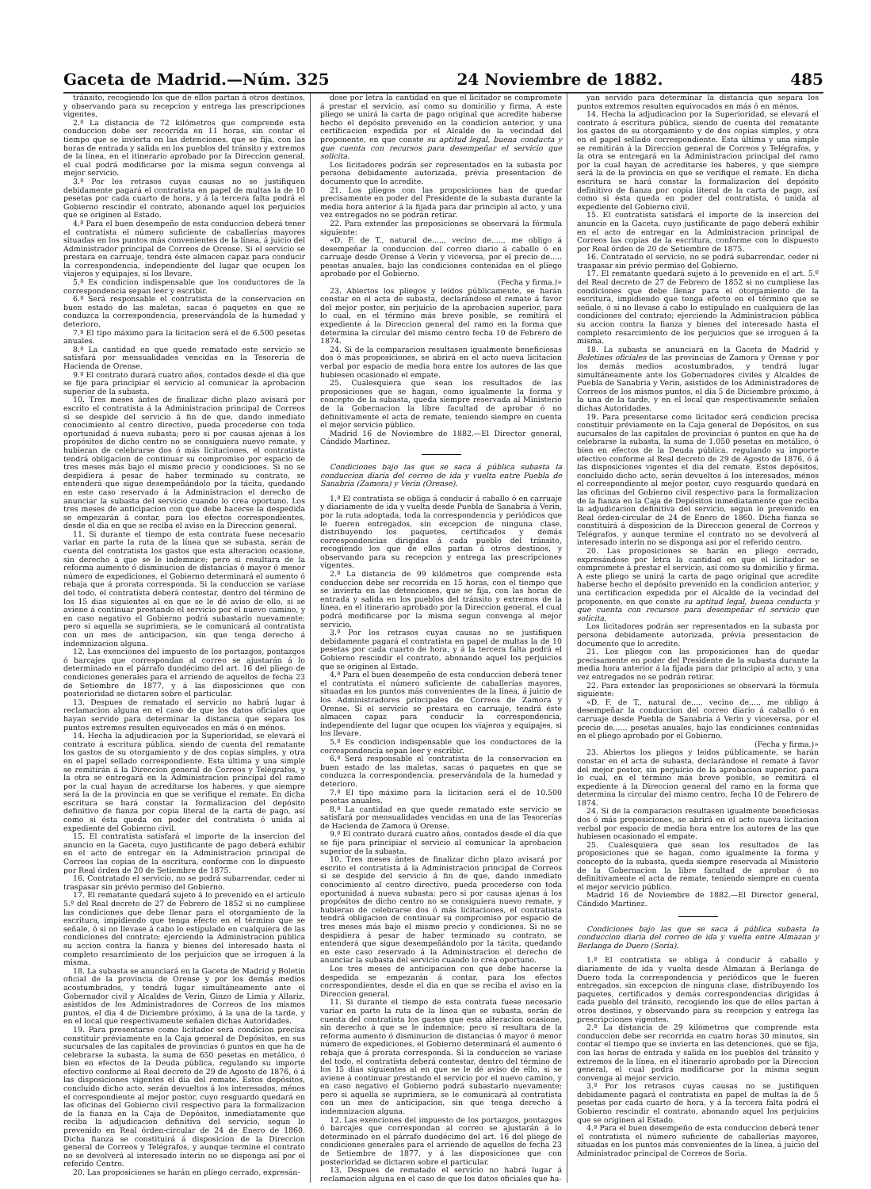Gaceta de Madrid.—Núm. 325 24 Noviembre de 1882. 485
tránsito, recogiendo los que de ellos partan á otros destinos, y observando para su recepcion y entrega las prescripciones vigentes.
2.ª La distancia de 72 kilómetros que comprende esta conduccion debe ser recorrida en 11 horas, sin contar el tiempo que se invierta en las detenciones, que se fija, con las horas de entrada y salida en los pueblos del tránsito y extremos de la línea, en el itinerario aprobado por la Direccion general, el cual podrá modificarse por la misma segun convenga al mejor servicio.
3.ª Por los retrasos cuyas causas no se justifiquen debidamente pagará el contratista en papel de multas la de 10 pesetas por cada cuarto de hora, y á la tercera falta podrá el Gobierno rescindir el contrato, abonando aquel los perjuicios que se originen al Estado.
4.ª Para el buen desempeño de esta conduccion deberá tener el contratista el número suficiente de caballerías mayores situadas en los puntos más convenientes de la línea, á juicio del Administrador principal de Correos de Orense. Si el servicio se prestara en carruaje, tendrá éste almacen capaz para conducir la correspondencia, independiente del lugar que ocupen los viajeros y equipajes, si los llevare.
5.ª Es condicion indispensable que los conductores de la correspondencia sepan leer y escribir.
6.ª Será responsable el contratista de la conservacion en buen estado de las maletas, sacas ó paquetes en que se conduzca la correspondencia, preservándola de la humedad y deterioro.
7.ª El tipo máximo para la licitacion será el de 6.500 pesetas anuales.
8.ª La cantidad en que quede rematado este servicio se satisfará por mensualidades vencidas en la Tesorería de Hacienda de Orense.
9.ª El contrato durará cuatro años, contados desde el dia que se fije para principiar el servicio al comunicar la aprobacion superior de la subasta.
10. Tres meses ántes de finalizar dicho plazo avisará por escrito el contratista á la Administracion principal de Correos si se despide del servicio á fin de que, dando inmediato conocimiento al centro directivo, pueda procederse con toda oportunidad á nueva subasta; pero si por causas ajenas á los propósitos de dicho centro no se consiguiera nuevo remate, y hubieran de celebrarse dos ó más licitaciones, el contratista tendrá obligacion de continuar su compromiso por espacio de tres meses más bajo el mismo precio y condiciones. Si no se despidiera á pesar de haber terminado su contrato, se entenderá que sigue desempeñándolo por la tácita, quedando en este caso reservado á la Administracion el derecho de anunciar la subasta del servicio cuando lo crea oportuno. Los tres meses de anticipacion con que debe hacerse la despedida se empezarán á contar, para los efectos correspondientes, desde el dia en que se reciba el aviso en la Direccion general.
11. Si durante el tiempo de esta contrata fuese necesario variar en parte la ruta de la línea que se subasta, serán de cuenta del contratista los gastos que esta alteracion ocasione, sin derecho á que se le indemnice; pero si resultara de la reforma aumento ó disminucion de distancias ó mayor ó menor número de expediciones, el Gobierno determinará el aumento ó rebaja que á prorata corresponda. Si la conduccion se variase del todo, el contratista deberá contestar, dentro del término de los 15 dias siguientes al en que se le dé aviso de ello, si se aviene á continuar prestando el servicio por el nuevo camino, y en caso negativo el Gobierno podrá subastarlo nuevamente; pero si aquella se suprimiera, se le comunicará al contratista con un mes de anticipacion, sin que tenga derecho á indemnizacion alguna.
12. Las exenciones del impuesto de los portazgos, pontazgos ó barcajes que correspondan al correo se ajustarán á lo determinado en el párrafo duodécimo del art. 16 del pliego de condiciones generales para el arriendo de aquellos de fecha 23 de Setiembre de 1877, y á las disposiciones que con posterioridad se dictaren sobre el particular.
13. Despues de rematado el servicio no habrá lugar á reclamacion alguna en el caso de que los datos oficiales que hayan servido para determinar la distancia que separa los puntos extremos resulten equivocados en más ó en ménos.
14. Hecha la adjudicacion por la Superioridad, se elevará el contrato á escritura pública, siendo de cuenta del rematante los gastos de su otorgamiento y de dos copias simples, y otra en el papel sellado correspondiente. Esta última y una simple se remitirán á la Direccion general de Correos y Telégrafos, y la otra se entregará en la Administracion principal del ramo por la cual hayan de acreditarse los haberes, y que siempre será la de la provincia en que se verifique el remate. En dicha escritura se hará constar la formalizacion del depósito definitivo de fianza por copia literal de la carta de pago, así como si ésta queda en poder del contratista ó unida al expediente del Gobierno civil.
15. El contratista satisfará el importe de la insercion del anuncio en la Gaceta, cuyo justificante de pago deberá exhibir en el acto de entregar en la Administracion principal de Correos las copias de la escritura, conforme con lo dispuesto por Real órden de 20 de Setiembre de 1875.
16. Contratado el servicio, no se podrá subarrendar, ceder ni traspasar sin prévio permiso del Gobierno.
17. El rematante quedará sujeto á lo prevenido en el artículo 5.º del Real decreto de 27 de Febrero de 1852 si no cumpliese las condiciones que debe llenar para el otorgamiento de la escritura, impidiendo que tenga efecto en el término que se señale, ó si no llevase á cabo lo estipulado en cualquiera de las condiciones del contrato; ejerciendo la Administracion pública su accion contra la fianza y bienes del interesado hasta el completo resarcimiento de los perjuicios que se irroguen á la misma.
18. La subasta se anunciará en la Gaceta de Madrid y Boletin oficial de la provincia de Orense y por los demás medios acostumbrados, y tendrá lugar simultáneamente ante el Gobernador civil y Alcaldes de Verin, Ginzo de Limia y Allariz, asistidos de los Administradores de Correos de los mismos puntos, el dia 4 de Diciembre próximo, á la una de la tarde, y en el local que respectivamente señalen dichas Autoridades.
19. Para presentarse como licitador será condicion precisa constituir préviamente en la Caja general de Depósitos, en sus sucursales de las capitales de provincias ó puntos en que ha de celebrarse la subasta, la suma de 650 pesetas en metálico, ó bien en efectos de la Deuda pública, regulando su importe efectivo conforme al Real decreto de 29 de Agosto de 1876, ó á las disposiciones vigentes el dia del remate. Estos depósitos, concluido dicho acto, serán devueltos á los interesados, ménos el correspondiente al mejor postor, cuyo resguardo quedará en las oficinas del Gobierno civil respectivo para la formalizacion de la fianza en la Caja de Depósitos, inmediatamente que reciba la adjudicacion definitiva del servicio, segun lo prevenido en Real órden-circular de 24 de Enero de 1860. Dicha fianza se constituirá á disposicion de la Direccion general de Correos y Telégrafos, y aunque termine el contrato no se devolverá al interesado ínterin no se disponga así por el referido Centro.
20. Las proposiciones se harán en pliego cerrado, expresán-
dose por letra la cantidad en que el licitador se compromete á prestar el servicio, así como su domicilio y firma. A este pliego se unirá la carta de pago original que acredite haberse hecho el depósito prevenido en la condicion anterior, y una certificacion expedida por el Alcalde de la vecindad del proponente, en que conste su aptitud legal, buena conducta y que cuenta con recursos para desempeñar el servicio que solicita.
Los licitadores podrán ser representados en la subasta por persona debidamente autorizada, prévia presentacion de documento que lo acredite.
21. Los pliegos con las proposiciones han de quedar precisamente en poder del Presidente de la subasta durante la media hora anterior á la fijada para dar principio al acto, y una vez entregados no se podrán retirar.
22. Para extender las proposiciones se observará la fórmula siguiente:
«D. F. de T., natural de....., vecino de....., me obligo á desempeñar la conduccion del correo diario á caballo ó en carruaje desde Orense á Verin y viceversa, por el precio de..... pesetas anuales, bajo las condiciones contenidas en el pliego aprobado por el Gobierno.
(Fecha y firma.)»
23. Abiertos los pliegos y leidos públicamente, se harán constar en el acta de subasta, declarándose el remate á favor del mejor postor, sin perjuicio de la aprobacion superior, para lo cual, en el término más breve posible, se remitirá el expediente á la Direccion general del ramo en la forma que determina la circular del mismo centro fecha 10 de Febrero de 1874.
24. Si de la comparacion resultasen igualmente beneficiosas dos ó más proposiciones, se abrirá en el acto nueva licitacion verbal por espacio de media hora entre los autores de las que hubiesen ocasionado el empate.
25. Cualesquiera que sean los resultados de las proposiciones que se hagan, como igualmente la forma y concepto de la subasta, queda siempre reservada al Ministerio de la Gobernacion la libre facultad de aprobar ó no definitivamente el acta de remate, teniendo siempre en cuenta el mejor servicio público.
Madrid 16 de Noviembre de 1882.—El Director general, Cándido Martinez.
Condiciones bajo las que se saca á pública subasta la conduccion diaria del correo de ida y vuelta entre Puebla de Sanabria (Zamora) y Verin (Orense).
1.ª El contratista se obliga á conducir á caballo ó en carruaje y diariamente de ida y vuelta desde Puebla de Sanabria á Verin, por la ruta adoptada, toda la correspondencia y periódicos que le fueren entregados, sin excepcion de ninguna clase, distribuyendo los paquetes, certificados y demás correspondencias dirigidas á cada pueblo del tránsito, recogiendo los que de ellos partan á otros destinos, y observando para su recepcion y entrega las prescripciones vigentes.
2.ª La distancia de 99 kilómetros que comprende esta conduccion debe ser recorrida en 15 horas, con el tiempo que se invierta en las detenciones, que se fija, con las horas de entrada y salida en los pueblos del tránsito y extremos de la línea, en el itinerario aprobado por la Direccion general, el cual podrá modificarse por la misma segun convenga al mejor servicio.
3.ª Por los retrasos cuyas causas no se justifiquen debidamente pagará el contratista en papel de multas la de 10 pesetas por cada cuarto de hora, y á la tercera falta podrá el Gobierno rescindir el contrato, abonando aquel los perjuicios que se originen al Estado.
4.ª Para el buen desempeño de esta conduccion deberá tener el contratista el número suficiente de caballerías mayores, situadas en los puntos más convenientes de la línea, á juicio de los Administradores principales de Correos de Zamora y Orense. Si el servicio se prestara en carruaje, tendrá éste almacen capaz para conducir la correspondencia, independiente del lugar que ocupen los viajeros y equipajes, si los llevare.
5.ª Es condicion indispensable que los conductores de la correspondencia sepan leer y escribir.
6.ª Será responsable el contratista de la conservacion en buen estado de las maletas, sacas ó paquetes en que se conduzca la correspondencia, preservándola de la humedad y deterioro.
7.ª El tipo máximo para la licitacion será el de 10.500 pesetas anuales.
8.ª La cantidad en que quede rematado este servicio se satisfará por mensualidades vencidas en una de las Tesorerías de Hacienda de Zamora ú Orense.
9.ª El contrato durará cuatro años, contados desde el dia que se fije para principiar el servicio al comunicar la aprobacion superior de la subasta.
10. Tres meses ántes de finalizar dicho plazo avisará por escrito el contratista á la Administracion principal de Correos si se despide del servicio á fin de que, dando inmediato conocimiento al centro directivo, pueda procederse con toda oportunidad á nueva subasta; pero si por causas ajenas á los propósitos de dicho centro no se consiguiera nuevo remate, y hubieran de celebrarse dos ó más licitaciones, el contratista tendrá obligacion de continuar su compromiso por espacio de tres meses más bajo el mismo precio y condiciones. Si no se despidiera á pesar de haber terminado su contrato, se entenderá que sigue desempeñándolo por la tácita, quedando en este caso reservado á la Administracion el derecho de anunciar la subasta del servicio cuando lo crea oportuno.
Los tres meses de anticipacion con que debe hacerse la despedida se empezarán á contar, para los efectos correspondientes, desde el dia en que se reciba el aviso en la Direccion general.
11. Si durante el tiempo de esta contrata fuese necesario variar en parte la ruta de la línea que se subasta, serán de cuenta del contratista los gastos que esta alteracion ocasione, sin derecho á que se le indemnice; pero si resultara de la reforma aumento ó disminucion de distancias ó mayor ó menor número de expediciones, el Gobierno determinará el aumento ó rebaja que á prorata corresponda. Si la conduccion se variase del todo, el contratista deberá contestar, dentro del término de los 15 dias siguientes al en que se le dé aviso de ello, si se aviene á continuar prestando el servicio por el nuevo camino, y en caso negativo el Gobierno podrá subastarlo nuevamente; pero si aquella se suprimiera, se le comunicará al contratista con un mes de anticipacion, sin que tenga derecho á indemnizacion alguna.
12. Las exenciones del impuesto de los portazgos, pontazgos ó barcajes que correspondan al correo se ajustarán á lo determinado en el párrafo duodécimo del art. 16 del pliego de condiciones generales para el arriendo de aquellos de fecha 23 de Setiembre de 1877, y á las disposiciones que con posterioridad se dictaren sobre el particular.
13. Despues de rematado el servicio no habrá lugar á reclamacion alguna en el caso de que los datos oficiales que ha-
yan servido para determinar la distancia que separa los puntos extremos resulten equivocados en más ó en ménos.
14. Hecha la adjudicacion por la Superioridad, se elevará el contrato á escritura pública, siendo de cuenta del rematante los gastos de su otorgamiento y de dos copias simples, y otra en el papel sellado correspondiente. Esta última y una simple se remitirán á la Direccion general de Correos y Telégrafos, y la otra se entregará en la Administracion principal del ramo por la cual hayan de acreditarse los haberes, y que siempre será la de la provincia en que se verifique el remate. En dicha escritura se hará constar la formalizacion del depósito definitivo de fianza por copia literal de la carta de pago, así como si ésta queda en poder del contratista, ó unida al expediente del Gobierno civil.
15. El contratista satisfará el importe de la insercion del anuncio en la Gaceta, cuyo justificante de pago deberá exhibir en el acto de entregar en la Administracion principal de Correos las copias de la escritura, conforme con lo dispuesto por Real órden de 20 de Setiembre de 1875.
16. Contratado el servicio, no se podrá subarrendar, ceder ni traspasar sin prévio permiso del Gobierno.
17. El rematante quedará sujeto á lo prevenido en el art. 5.º del Real decreto de 27 de Febrero de 1852 si no cumpliese las condiciones que debe llenar para el otorgamiento de la escritura, impidiendo que tenga efecto en el término que se señale, ó si no llevase á cabo lo estipulado en cualquiera de las condiciones del contrato; ejerciendo la Administracion pública su accion contra la fianza y bienes del interesado hasta el completo resarcimiento de los perjuicios que se irroguen á la misma.
18. La subasta se anunciará en la Gaceta de Madrid y Boletines oficiales de las provincias de Zamora y Orense y por los demás medios acostumbrados, y tendrá lugar simultáneamente ante los Gobernadores civiles y Alcaldes de Puebla de Sanabria y Verin, asistidos de los Administradores de Correos de los mismos puntos, el dia 5 de Diciembre próximo, á la una de la tarde, y en el local que respectivamente señalen dichas Autoridades.
19. Para presentarse como licitador será condicion precisa constituir préviamente en la Caja general de Depósitos, en sus sucursales de las capitales de provincias ó puntos en que ha de celebrarse la subasta, la suma de 1.050 pesetas en metálico, ó bien en efectos de la Deuda pública, regulando su importe efectivo conforme al Real decreto de 29 de Agosto de 1876, ó á las disposiciones vigentes el dia del remate. Estos depósitos, concluido dicho acto, serán devueltos á los interesados, ménos el correspondiente al mejor postor, cuyo resguardo quedará en las oficinas del Gobierno civil respectivo para la formalizacion de la fianza en la Caja de Depósitos inmediatamente que reciba la adjudicacion definitiva del servicio, segun lo prevenido en Real órden-circular de 24 de Enero de 1860. Dicha fianza se constituirá á disposicion de la Direccion general de Correos y Telégrafos, y aunque termine el contrato no se devolverá al interesado ínterin no se disponga así por el referido centro.
20. Las proposiciones se harán en pliego cerrado, expresándose por letra la cantidad en que el licitador se compromete á prestar el servicio, así como su domicilio y firma. A este pliego se unirá la carta de pago original que acredite haberse hecho el depósito prevenido en la condicion anterior, y una certificacion expedida por el Alcalde de la vecindad del proponente, en que conste su aptitud legal, buena conducta y que cuenta con recursos para desempeñar el servicio que solicita.
Los licitadores podrán ser representados en la subasta por persona debidamente autorizada, prévia presentacion de documento que lo acredite.
21. Los pliegos con las proposiciones han de quedar precisamente en poder del Presidente de la subasta durante la media hora anterior á la fijada para dar principio al acto, y una vez entregados no se podrán retirar.
22. Para extender las proposiciones se observará la fórmula siguiente:
«D. F. de T., natural de...., vecino de...., me obligo á desempeñar la conduccion del correo diario á caballo ó en carruaje desde Puebla de Sanabria á Verin y viceversa, por el precio de...... pesetas anuales, bajo las condiciones contenidas en el pliego aprobado por el Gobierno.
(Fecha y firma.)»
23. Abiertos los pliegos y leidos públicamente, se harán constar en el acta de subasta, declarándose el remate á favor del mejor postor, sin perjuicio de la aprobacion superior, para lo cual, en el término más breve posible, se remitirá el expediente á la Direccion general del ramo en la forma que determina la circular del mismo centro, fecha 10 de Febrero de 1874.
24. Si de la comparacion resultasen igualmente beneficiosas dos ó más proposiciones, se abrirá en el acto nueva licitacion verbal por espacio de media hora entre los autores de las que hubiesen ocasionado el empate.
25. Cualesquiera que sean los resultados de las proposiciones que se hagan, como igualmente la forma y concepto de la subasta, queda siempre reservada al Ministerio de la Gobernacion la libre facultad de aprobar ó no definitivamente el acta de remate, teniendo siempre en cuenta el mejor servicio público.
Madrid 16 de Noviembre de 1882.—El Director general, Cándido Martinez.
Condiciones bajo las que se saca á pública subasta la conduccion diaria del correo de ida y vuelta entre Almazan y Berlanga de Duero (Soria).
1.ª El contratista se obliga á conducir á caballo y diariamente de ida y vuelta desde Almazan á Berlanga de Duero toda la correspondencia y periódicos que le fueren entregados, sin excepcion de ninguna clase, distribuyendo los paquetes, certificados y demás correspondencias dirigidas á cada pueblo del tránsito, recogiendo los que de ellos partan á otros destinos, y observando para su recepcion y entrega las prescripciones vigentes.
2.ª La distancia de 29 kilómetros que comprende esta conduccion debe ser recorrida en cuatro horas 30 minutos, sin contar el tiempo que se invierta en las detenciones, que se fija, con las horas de entrada y salida en los pueblos del tránsito y extremos de la línea, en el itinerario aprobado por la Direccion general, el cual podrá modificarse por la misma segun convenga al mejor servicio.
3.ª Por los retrasos cuyas causas no se justifiquen debidamente pagará el contratista en papel de multas la de 5 pesetas por cada cuarto de hora, y á la tercera falta podrá el Gobierno rescindir el contrato, abonando aquel los perjuicios que se originen al Estado.
4.ª Para el buen desempeño de esta conduccion deberá tener el contratista el número suficiente de caballerías mayores, situadas en los puntos más convenientes de la línea, á juicio del Administrador principal de Correos de Soria.